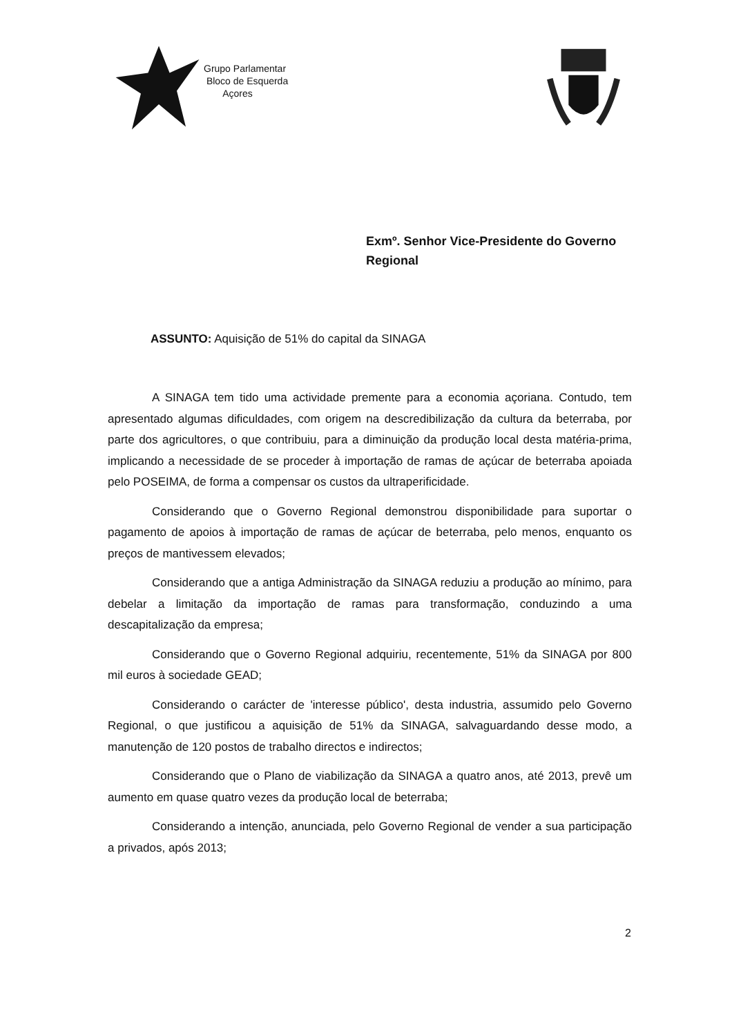Grupo Parlamentar
Bloco de Esquerda
Açores
Exmº. Senhor Vice-Presidente do Governo
Regional
ASSUNTO: Aquisição de 51% do capital da SINAGA
A SINAGA tem tido uma actividade premente para a economia açoriana. Contudo, tem apresentado algumas dificuldades, com origem na descredibilização da cultura da beterraba, por parte dos agricultores, o que contribuiu, para a diminuição da produção local desta matéria-prima, implicando a necessidade de se proceder à importação de ramas de açúcar de beterraba apoiada pelo POSEIMA, de forma a compensar os custos da ultraperificidade.
Considerando que o Governo Regional demonstrou disponibilidade para suportar o pagamento de apoios à importação de ramas de açúcar de beterraba, pelo menos, enquanto os preços de mantivessem elevados;
Considerando que a antiga Administração da SINAGA reduziu a produção ao mínimo, para debelar a limitação da importação de ramas para transformação, conduzindo a uma descapitalização da empresa;
Considerando que o Governo Regional adquiriu, recentemente, 51% da SINAGA por 800 mil euros à sociedade GEAD;
Considerando o carácter de 'interesse público', desta industria, assumido pelo Governo Regional, o que justificou a aquisição de 51% da SINAGA, salvaguardando desse modo, a manutenção de 120 postos de trabalho directos e indirectos;
Considerando que o Plano de viabilização da SINAGA a quatro anos, até 2013, prevê um aumento em quase quatro vezes da produção local de beterraba;
Considerando a intenção, anunciada, pelo Governo Regional de vender a sua participação a privados, após 2013;
2